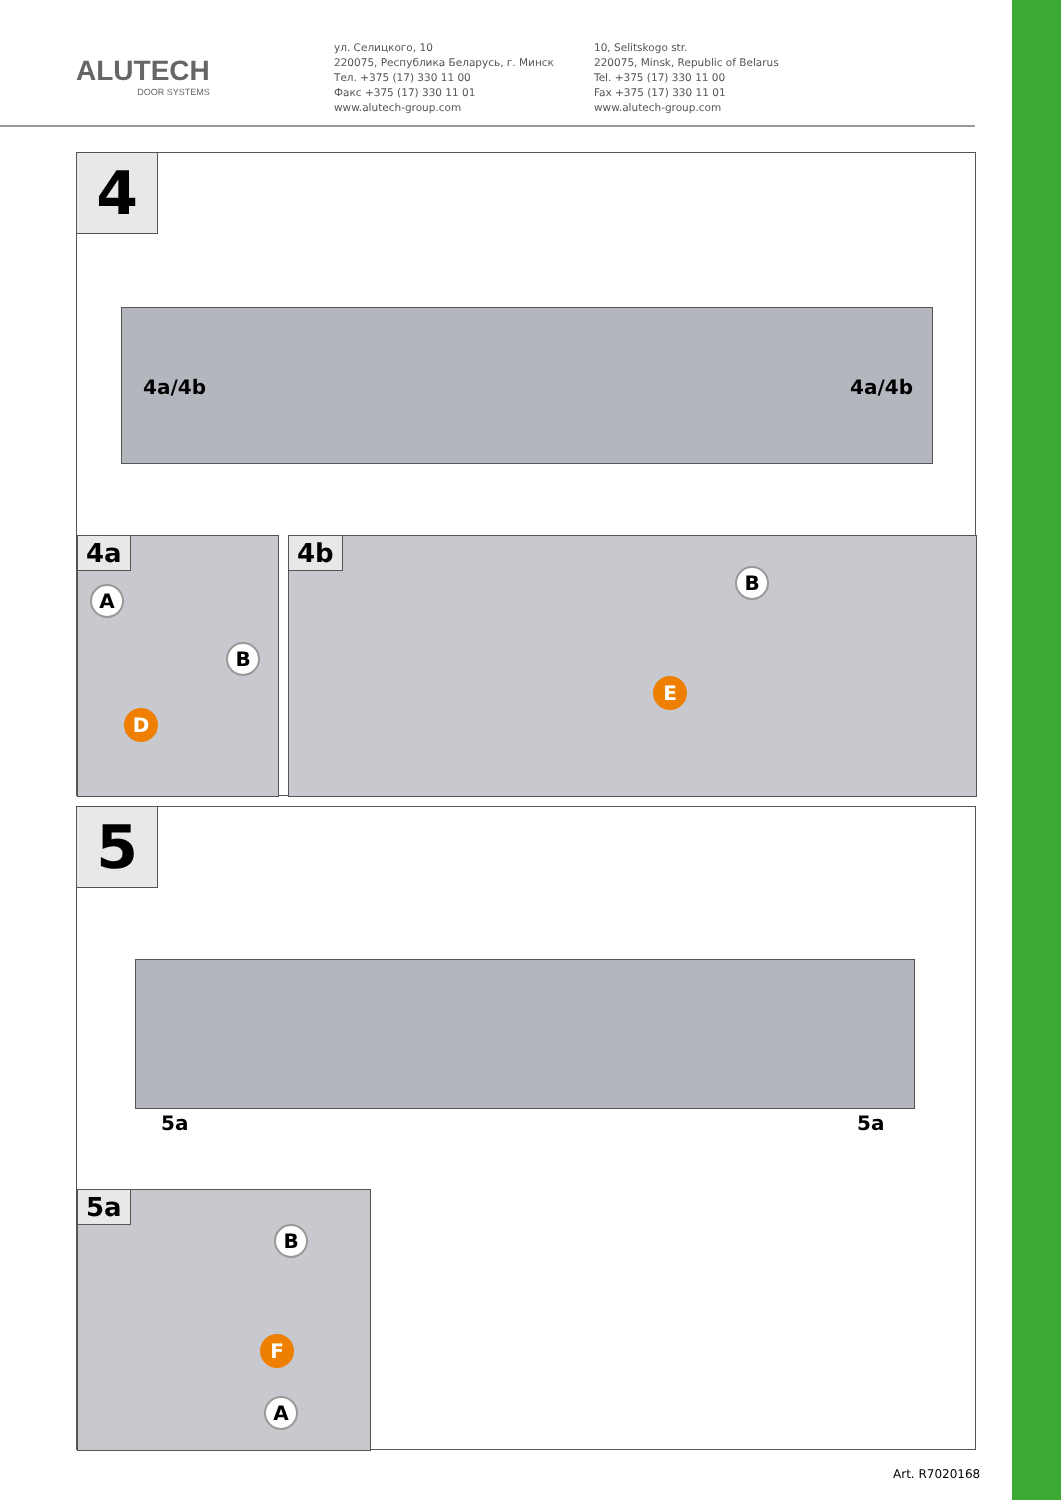ALUTECH
DOOR SYSTEMS
ул. Селицкого, 10
220075, Республика Беларусь, г. Минск
Тел. +375 (17) 330 11 00
Факс +375 (17) 330 11 01
www.alutech-group.com
10, Selitskogo str.
220075, Minsk, Republic of Belarus
Tel. +375 (17) 330 11 00
Fax +375 (17) 330 11 01
www.alutech-group.com
4
4a/4b 4a/4b
4a
A
B
D
4b
B
E
5
5a 5a
5a
B
F
A
Art. R7020168